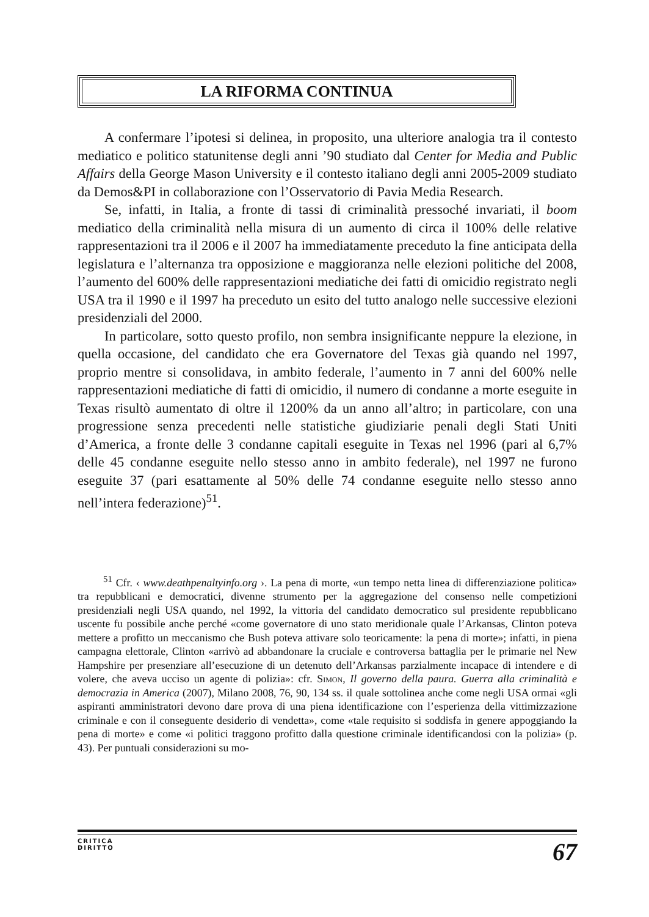LA RIFORMA CONTINUA
A confermare l’ipotesi si delinea, in proposito, una ulteriore analogia tra il contesto mediatico e politico statunitense degli anni ’90 studiato dal Center for Media and Public Affairs della George Mason University e il contesto italiano degli anni 2005-2009 studiato da Demos&PI in collaborazione con l’Osservatorio di Pavia Media Research.
Se, infatti, in Italia, a fronte di tassi di criminalità pressoché invariati, il boom mediatico della criminalità nella misura di un aumento di circa il 100% delle relative rappresentazioni tra il 2006 e il 2007 ha immediatamente preceduto la fine anticipata della legislatura e l’alternanza tra opposizione e maggioranza nelle elezioni politiche del 2008, l’aumento del 600% delle rappresentazioni mediatiche dei fatti di omicidio registrato negli USA tra il 1990 e il 1997 ha preceduto un esito del tutto analogo nelle successive elezioni presidenziali del 2000.
In particolare, sotto questo profilo, non sembra insignificante neppure la elezione, in quella occasione, del candidato che era Governatore del Texas già quando nel 1997, proprio mentre si consolidava, in ambito federale, l’aumento in 7 anni del 600% nelle rappresentazioni mediatiche di fatti di omicidio, il numero di condanne a morte eseguite in Texas risultò aumentato di oltre il 1200% da un anno all’altro; in particolare, con una progressione senza precedenti nelle statistiche giudiziarie penali degli Stati Uniti d’America, a fronte delle 3 condanne capitali eseguite in Texas nel 1996 (pari al 6,7% delle 45 condanne eseguite nello stesso anno in ambito federale), nel 1997 ne furono eseguite 37 (pari esattamente al 50% delle 74 condanne eseguite nello stesso anno nell’intera federazione)<sup>51</sup>.
<sup>51</sup> Cfr. ‹ www.deathpenaltyinfo.org ›. La pena di morte, «un tempo netta linea di differenziazione politica» tra repubblicani e democratici, divenne strumento per la aggregazione del consenso nelle competizioni presidenziali negli USA quando, nel 1992, la vittoria del candidato democratico sul presidente repubblicano uscente fu possibile anche perché «come governatore di uno stato meridionale quale l’Arkansas, Clinton poteva mettere a profitto un meccanismo che Bush poteva attivare solo teoricamente: la pena di morte»; infatti, in piena campagna elettorale, Clinton «arrivò ad abbandonare la cruciale e controversa battaglia per le primarie nel New Hampshire per presenziare all’esecuzione di un detenuto dell’Arkansas parzialmente incapace di intendere e di volere, che aveva ucciso un agente di polizia»: cfr. Simon, Il governo della paura. Guerra alla criminalità e democrazia in America (2007), Milano 2008, 76, 90, 134 ss. il quale sottolinea anche come negli USA ormai «gli aspiranti amministratori devono dare prova di una piena identificazione con l’esperienza della vittimizzazione criminale e con il conseguente desiderio di vendetta», come «tale requisito si soddisfa in genere appoggiando la pena di morte» e come «i politici traggono profitto dalla questione criminale identificandosi con la polizia» (p. 43). Per puntuali considerazioni su mo-
CRITICA
DIRITTO
67